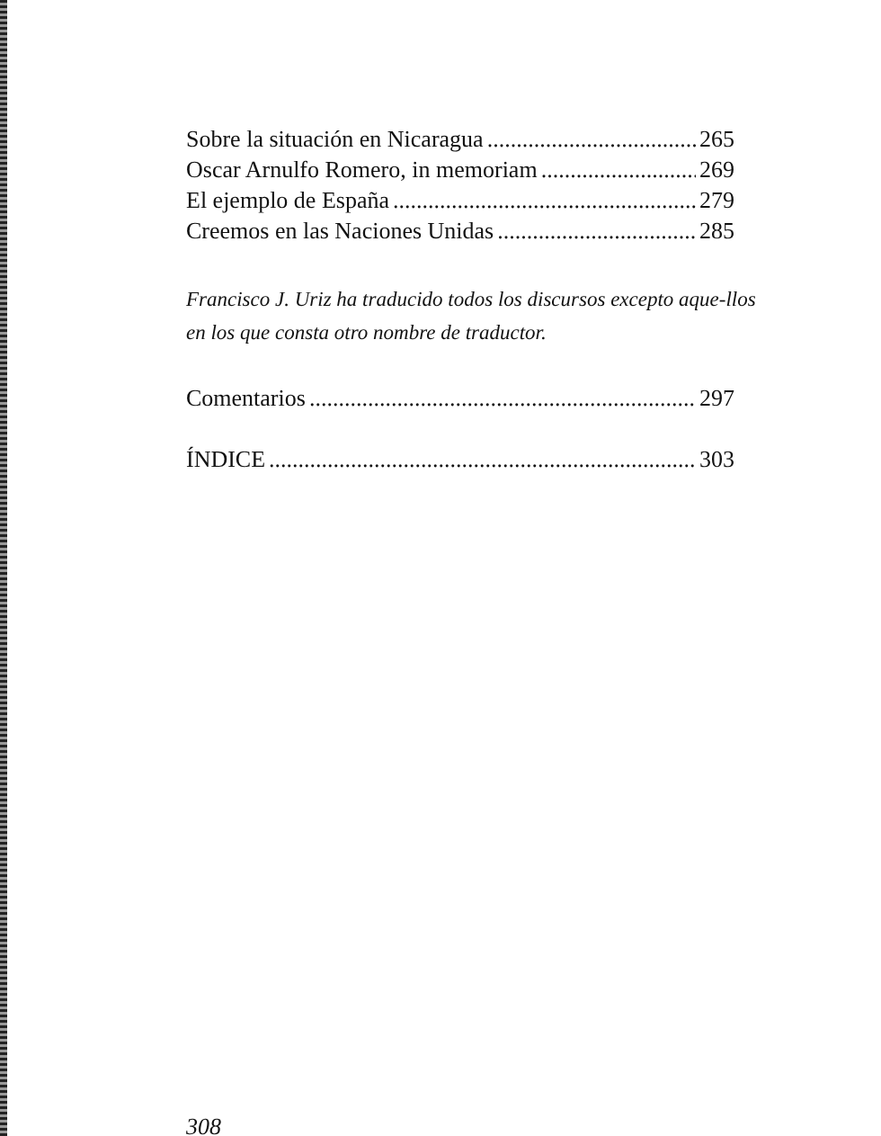Sobre la situación en Nicaragua 265
Oscar Arnulfo Romero, in memoriam 269
El ejemplo de España 279
Creemos en las Naciones Unidas 285
Francisco J. Uriz ha traducido todos los discursos excepto aque-llos en los que consta otro nombre de traductor.
Comentarios 297
ÍNDICE 303
308